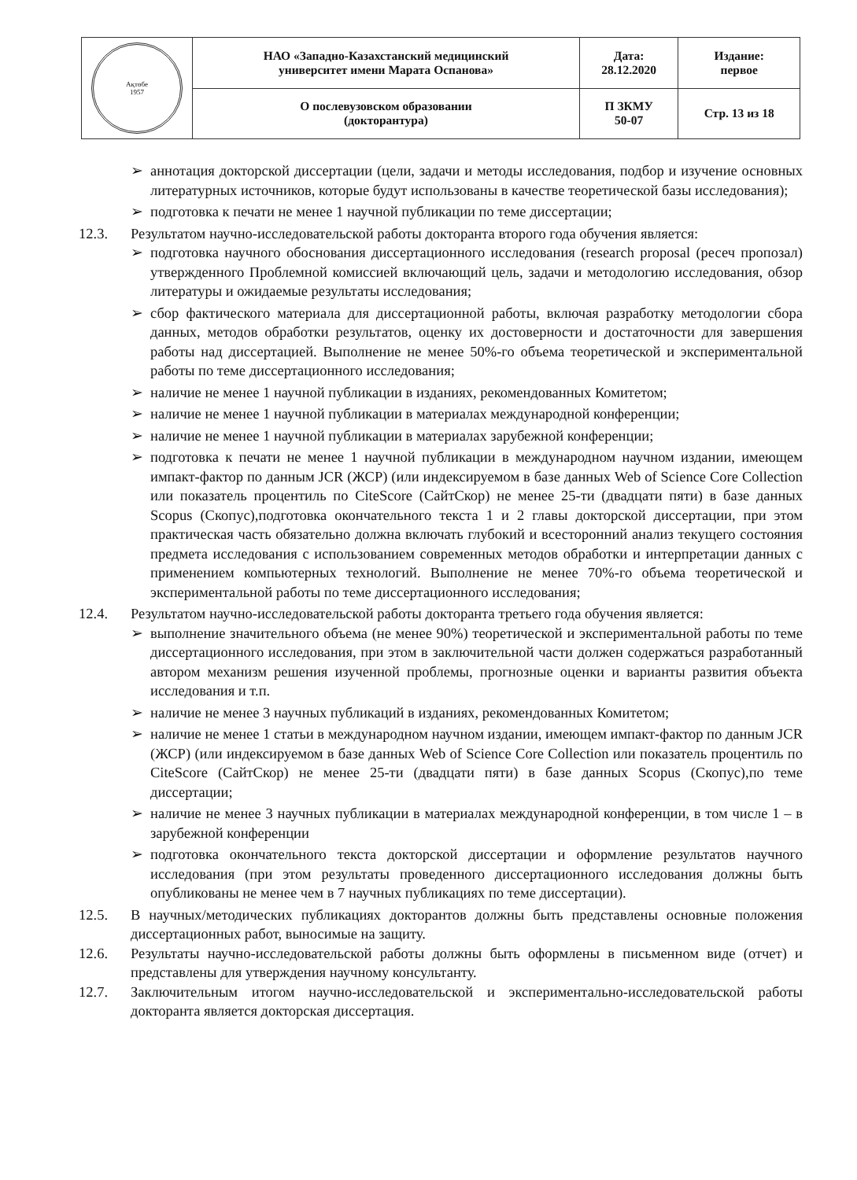| Ақтөбе 1957 | НАО «Западно-Казахстанский медицинский университет имени Марата Оспанова» | Дата: 28.12.2020 | Издание: первое |
| | О послевузовском образовании (докторантура) | П ЗКМУ 50-07 | Стр. 13 из 18 |
➢ аннотация докторской диссертации (цели, задачи и методы исследования, подбор и изучение основных литературных источников, которые будут использованы в качестве теоретической базы исследования);
➢ подготовка к печати не менее 1 научной публикации по теме диссертации;
12.3. Результатом научно-исследовательской работы докторанта второго года обучения является:
➢ подготовка научного обоснования диссертационного исследования (research proposal (ресеч пропозал) утвержденного Проблемной комиссией включающий цель, задачи и методологию исследования, обзор литературы и ожидаемые результаты исследования;
➢ сбор фактического материала для диссертационной работы, включая разработку методологии сбора данных, методов обработки результатов, оценку их достоверности и достаточности для завершения работы над диссертацией. Выполнение не менее 50%-го объема теоретической и экспериментальной работы по теме диссертационного исследования;
➢ наличие не менее 1 научной публикации в изданиях, рекомендованных Комитетом;
➢ наличие не менее 1 научной публикации в материалах международной конференции;
➢ наличие не менее 1 научной публикации в материалах зарубежной конференции;
➢ подготовка к печати не менее 1 научной публикации в международном научном издании, имеющем импакт-фактор по данным JCR (ЖСР) (или индексируемом в базе данных Web of Science Core Collection или показатель процентиль по CiteScore (СайтСкор) не менее 25-ти (двадцати пяти) в базе данных Scopus (Скопус),подготовка окончательного текста 1 и 2 главы докторской диссертации, при этом практическая часть обязательно должна включать глубокий и всесторонний анализ текущего состояния предмета исследования с использованием современных методов обработки и интерпретации данных с применением компьютерных технологий. Выполнение не менее 70%-го объема теоретической и экспериментальной работы по теме диссертационного исследования;
12.4. Результатом научно-исследовательской работы докторанта третьего года обучения является:
➢ выполнение значительного объема (не менее 90%) теоретической и экспериментальной работы по теме диссертационного исследования, при этом в заключительной части должен содержаться разработанный автором механизм решения изученной проблемы, прогнозные оценки и варианты развития объекта исследования и т.п.
➢ наличие не менее 3 научных публикаций в изданиях, рекомендованных Комитетом;
➢ наличие не менее 1 статьи в международном научном издании, имеющем импакт-фактор по данным JCR (ЖСР) (или индексируемом в базе данных Web of Science Core Collection или показатель процентиль по CiteScore (СайтСкор) не менее 25-ти (двадцати пяти) в базе данных Scopus (Скопус),по теме диссертации;
➢ наличие не менее 3 научных публикации в материалах международной конференции, в том числе 1 – в зарубежной конференции
➢ подготовка окончательного текста докторской диссертации и оформление результатов научного исследования (при этом результаты проведенного диссертационного исследования должны быть опубликованы не менее чем в 7 научных публикациях по теме диссертации).
12.5. В научных/методических публикациях докторантов должны быть представлены основные положения диссертационных работ, выносимые на защиту.
12.6. Результаты научно-исследовательской работы должны быть оформлены в письменном виде (отчет) и представлены для утверждения научному консультанту.
12.7. Заключительным итогом научно-исследовательской и экспериментально-исследовательской работы докторанта является докторская диссертация.